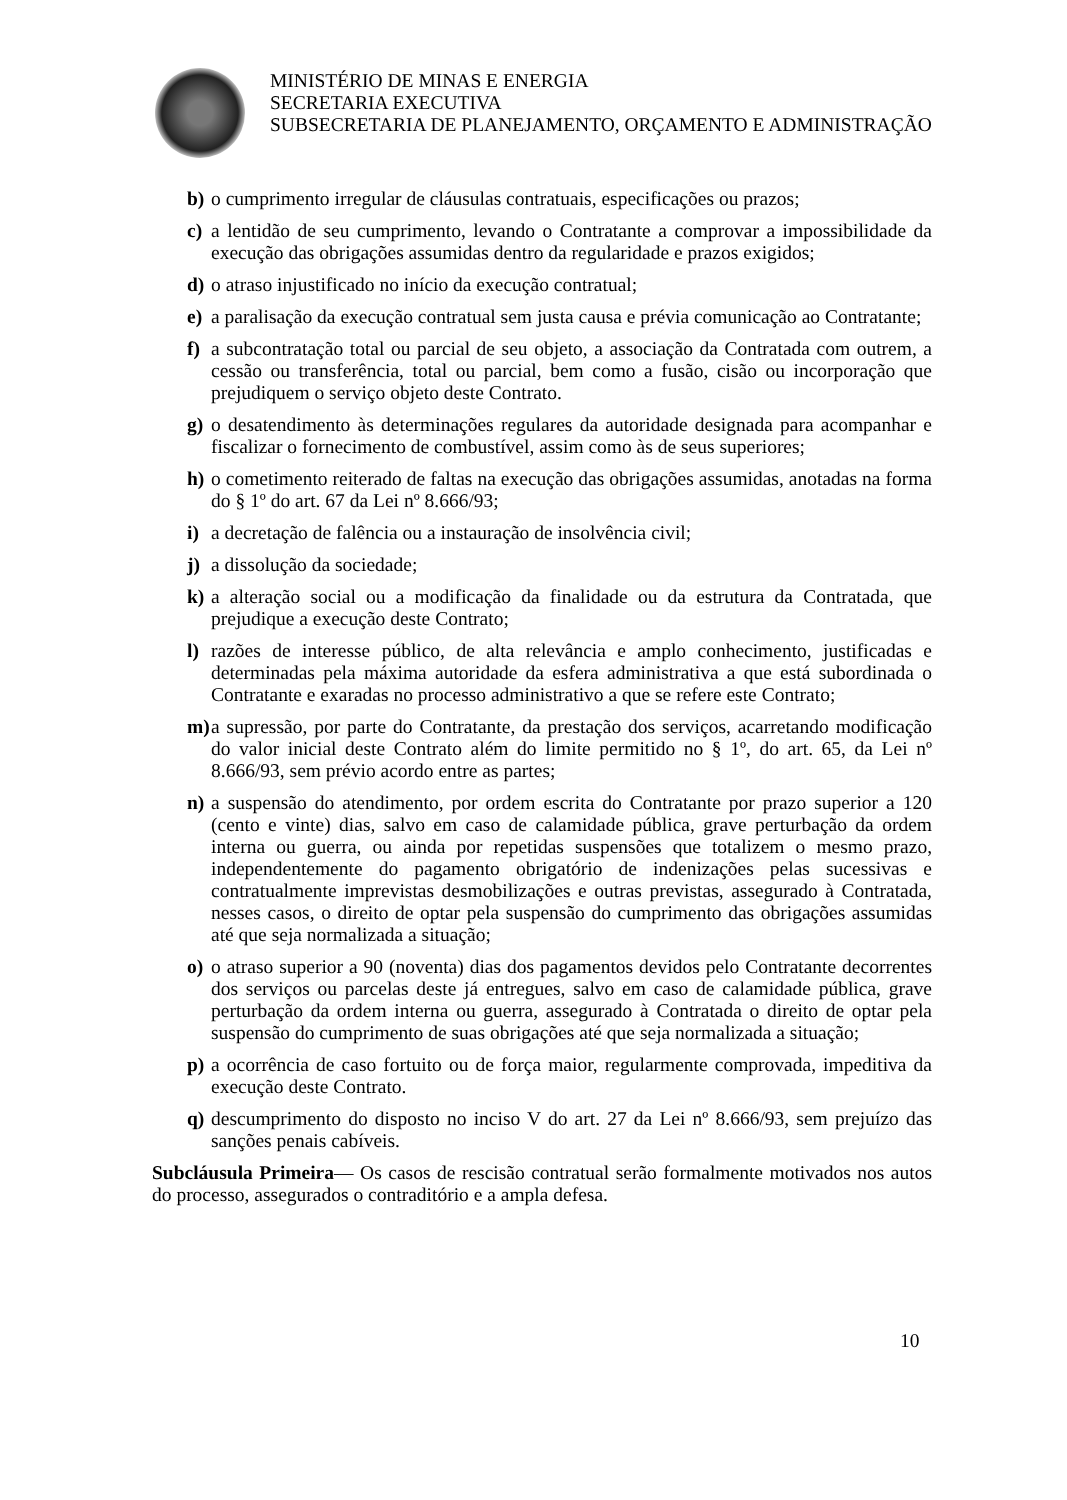MINISTÉRIO DE MINAS E ENERGIA
SECRETARIA EXECUTIVA
SUBSECRETARIA DE PLANEJAMENTO, ORÇAMENTO E ADMINISTRAÇÃO
b) o cumprimento irregular de cláusulas contratuais, especificações ou prazos;
c) a lentidão de seu cumprimento, levando o Contratante a comprovar a impossibilidade da execução das obrigações assumidas dentro da regularidade e prazos exigidos;
d) o atraso injustificado no início da execução contratual;
e) a paralisação da execução contratual sem justa causa e prévia comunicação ao Contratante;
f) a subcontratação total ou parcial de seu objeto, a associação da Contratada com outrem, a cessão ou transferência, total ou parcial, bem como a fusão, cisão ou incorporação que prejudiquem o serviço objeto deste Contrato.
g) o desatendimento às determinações regulares da autoridade designada para acompanhar e fiscalizar o fornecimento de combustível, assim como às de seus superiores;
h) o cometimento reiterado de faltas na execução das obrigações assumidas, anotadas na forma do § 1º do art. 67 da Lei nº 8.666/93;
i) a decretação de falência ou a instauração de insolvência civil;
j) a dissolução da sociedade;
k) a alteração social ou a modificação da finalidade ou da estrutura da Contratada, que prejudique a execução deste Contrato;
l) razões de interesse público, de alta relevância e amplo conhecimento, justificadas e determinadas pela máxima autoridade da esfera administrativa a que está subordinada o Contratante e exaradas no processo administrativo a que se refere este Contrato;
m) a supressão, por parte do Contratante, da prestação dos serviços, acarretando modificação do valor inicial deste Contrato além do limite permitido no § 1º, do art. 65, da Lei nº 8.666/93, sem prévio acordo entre as partes;
n) a suspensão do atendimento, por ordem escrita do Contratante por prazo superior a 120 (cento e vinte) dias, salvo em caso de calamidade pública, grave perturbação da ordem interna ou guerra, ou ainda por repetidas suspensões que totalizem o mesmo prazo, independentemente do pagamento obrigatório de indenizações pelas sucessivas e contratualmente imprevistas desmobilizações e outras previstas, assegurado à Contratada, nesses casos, o direito de optar pela suspensão do cumprimento das obrigações assumidas até que seja normalizada a situação;
o) o atraso superior a 90 (noventa) dias dos pagamentos devidos pelo Contratante decorrentes dos serviços ou parcelas deste já entregues, salvo em caso de calamidade pública, grave perturbação da ordem interna ou guerra, assegurado à Contratada o direito de optar pela suspensão do cumprimento de suas obrigações até que seja normalizada a situação;
p) a ocorrência de caso fortuito ou de força maior, regularmente comprovada, impeditiva da execução deste Contrato.
q) descumprimento do disposto no inciso V do art. 27 da Lei nº 8.666/93, sem prejuízo das sanções penais cabíveis.
Subcláusula Primeira— Os casos de rescisão contratual serão formalmente motivados nos autos do processo, assegurados o contraditório e a ampla defesa.
10